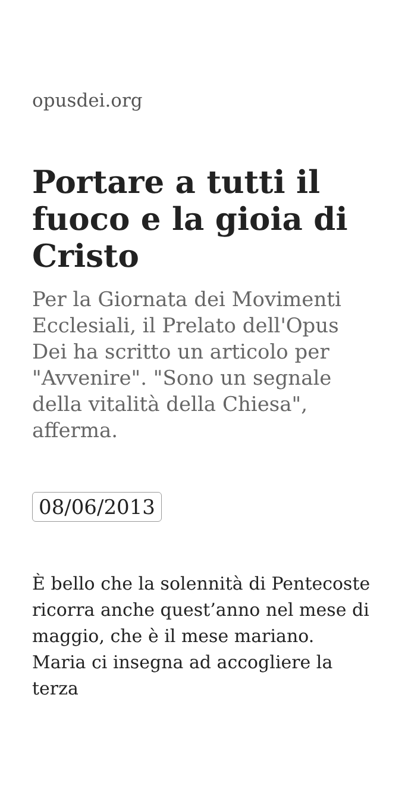opusdei.org
Portare a tutti il fuoco e la gioia di Cristo
Per la Giornata dei Movimenti Ecclesiali, il Prelato dell'Opus Dei ha scritto un articolo per "Avvenire". "Sono un segnale della vitalità della Chiesa", afferma.
08/06/2013
È bello che la solennità di Pentecoste ricorra anche quest’anno nel mese di maggio, che è il mese mariano. Maria ci insegna ad accogliere la terza